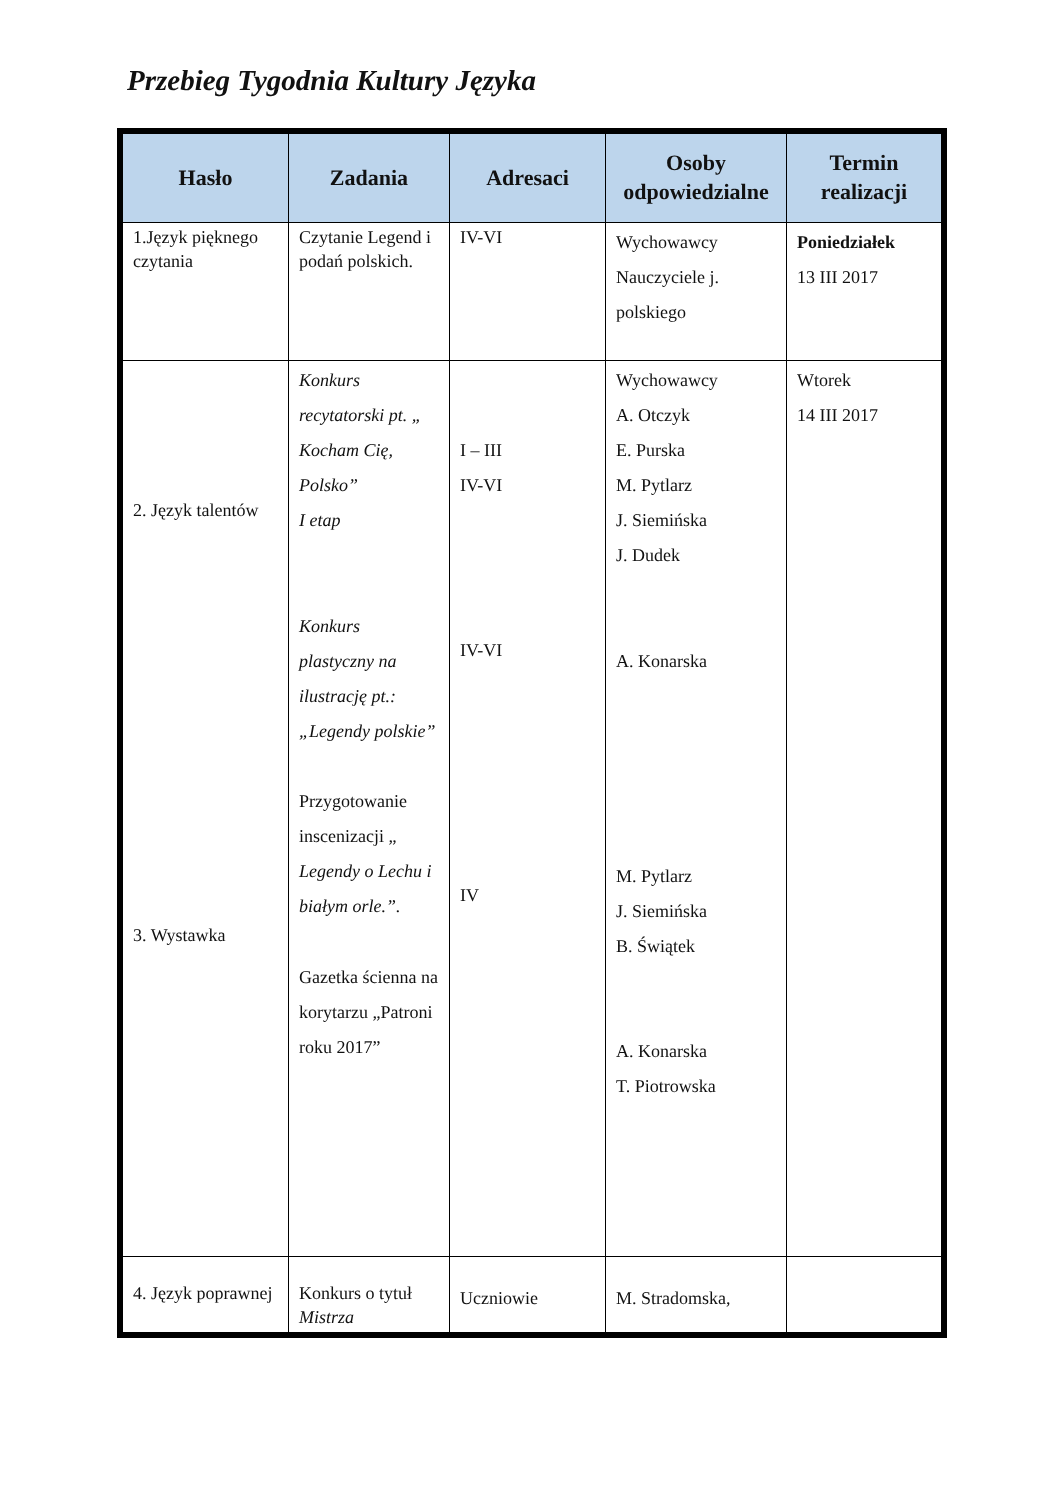Przebieg Tygodnia Kultury Języka
| Hasło | Zadania | Adresaci | Osoby odpowiedzialne | Termin realizacji |
| --- | --- | --- | --- | --- |
| 1.Język pięknego czytania | Czytanie Legend i podań polskich. | IV-VI | Wychowawcy Nauczyciele j. polskiego | Poniedziałek 13 III 2017 |
| 2. Język talentów 3. Wystawka | Konkurs recytatorski pt. „ Kocham Cię, Polsko” I etap Konkurs plastyczny na ilustrację pt.: „Legendy polskie” Przygotowanie inscenizacji „ Legendy o Lechu i białym orle.”. Gazetka ścienna na korytarzu „Patroni roku 2017” | I – III IV-VI IV-VI IV | Wychowawcy A. Otczyk E. Purska M. Pytlarz J. Siemińska J. Dudek A. Konarska M. Pytlarz J. Siemińska B. Świątek A. Konarska T. Piotrowska | Wtorek 14 III 2017 |
| 4. Język poprawnej | Konkurs o tytuł Mistrza | Uczniowie | M. Stradomska, | |